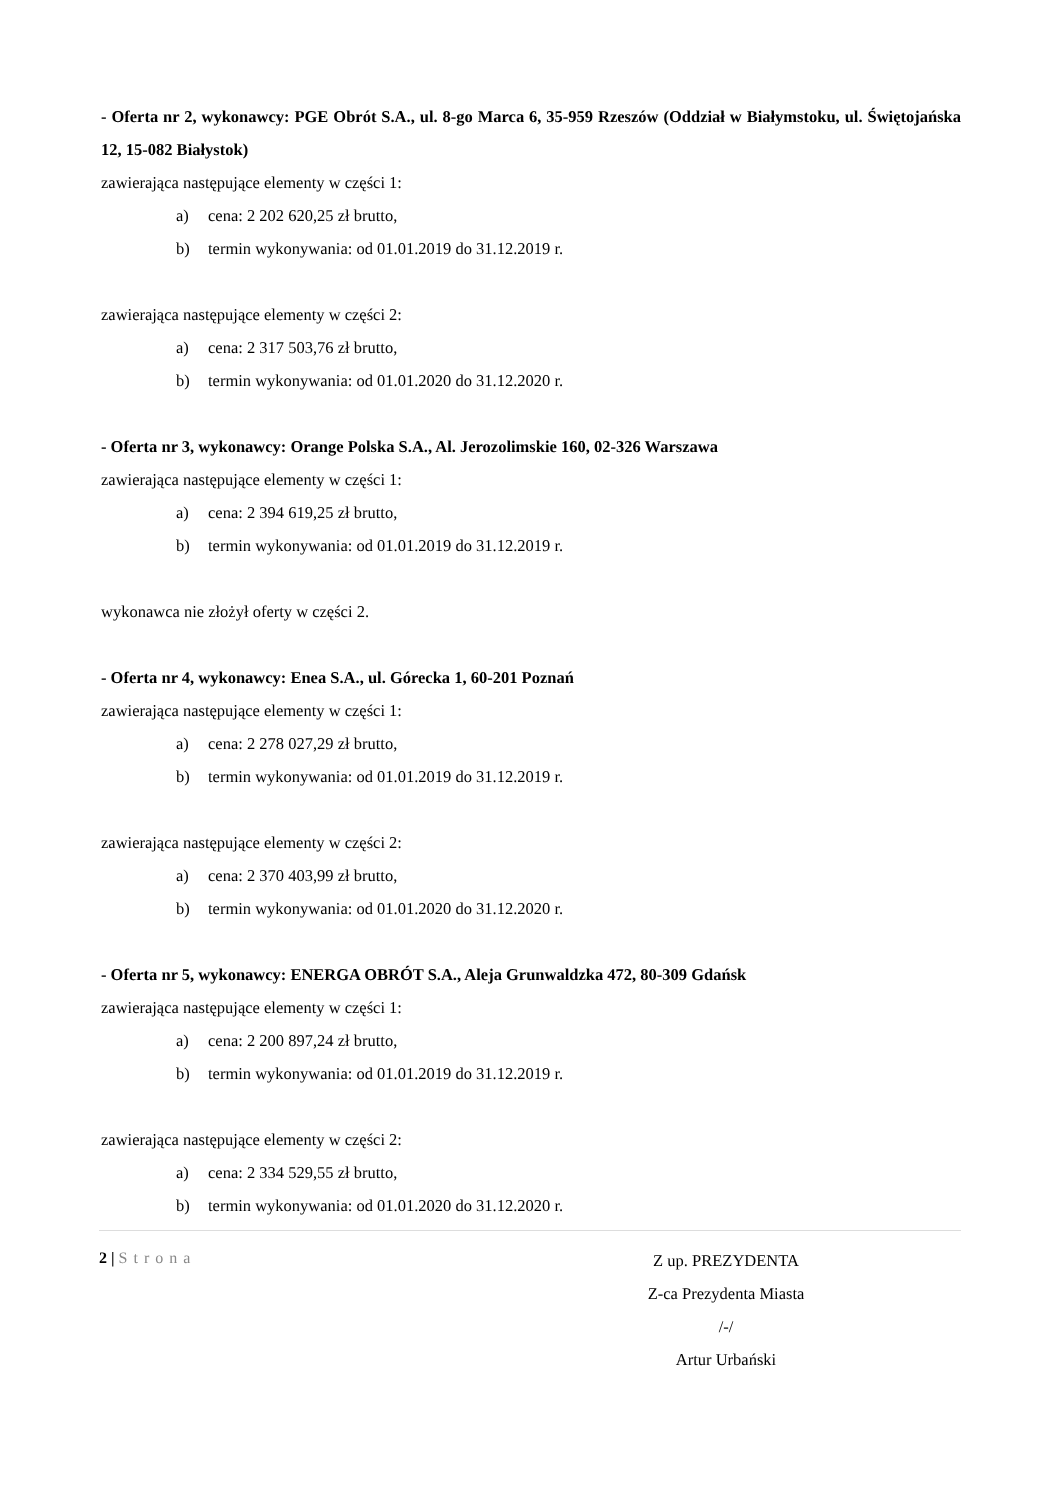- Oferta nr 2, wykonawcy: PGE Obrót S.A., ul. 8-go Marca 6, 35-959 Rzeszów (Oddział w Białymstoku, ul. Świętojańska 12, 15-082 Białystok)
zawierająca następujące elementy w części 1:
a) cena: 2 202 620,25 zł brutto,
b) termin wykonywania: od 01.01.2019 do 31.12.2019 r.
zawierająca następujące elementy w części 2:
a) cena: 2 317 503,76 zł brutto,
b) termin wykonywania: od 01.01.2020 do 31.12.2020 r.
- Oferta nr 3, wykonawcy: Orange Polska S.A., Al. Jerozolimskie 160, 02-326 Warszawa
zawierająca następujące elementy w części 1:
a) cena: 2 394 619,25 zł brutto,
b) termin wykonywania: od 01.01.2019 do 31.12.2019 r.
wykonawca nie złożył oferty w części 2.
- Oferta nr 4, wykonawcy: Enea S.A., ul. Górecka 1, 60-201 Poznań
zawierająca następujące elementy w części 1:
a) cena: 2 278 027,29 zł brutto,
b) termin wykonywania: od 01.01.2019 do 31.12.2019 r.
zawierająca następujące elementy w części 2:
a) cena: 2 370 403,99 zł brutto,
b) termin wykonywania: od 01.01.2020 do 31.12.2020 r.
- Oferta nr 5, wykonawcy: ENERGA OBRÓT S.A., Aleja Grunwaldzka 472, 80-309 Gdańsk
zawierająca następujące elementy w części 1:
a) cena: 2 200 897,24 zł brutto,
b) termin wykonywania: od 01.01.2019 do 31.12.2019 r.
zawierająca następujące elementy w części 2:
a) cena: 2 334 529,55 zł brutto,
b) termin wykonywania: od 01.01.2020 do 31.12.2020 r.
Z up. PREZYDENTA
Z-ca Prezydenta Miasta
/-/
Artur Urbański
2 | Strona